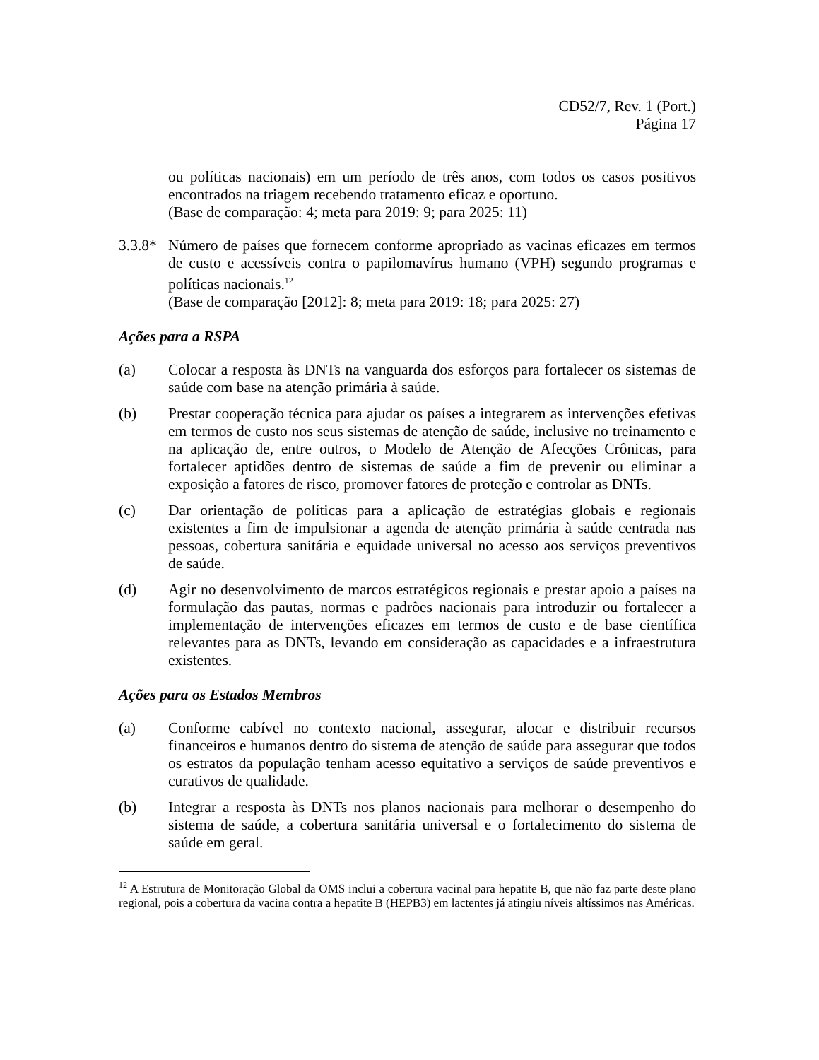CD52/7, Rev. 1 (Port.)
Página 17
ou políticas nacionais) em um período de três anos, com todos os casos positivos encontrados na triagem recebendo tratamento eficaz e oportuno.
(Base de comparação: 4; meta para 2019: 9; para 2025: 11)
3.3.8*
Número de países que fornecem conforme apropriado as vacinas eficazes em termos de custo e acessíveis contra o papilomavírus humano (VPH) segundo programas e políticas nacionais.<sup>12</sup>
(Base de comparação [2012]: 8; meta para 2019: 18; para 2025: 27)
Ações para a RSPA
(a) Colocar a resposta às DNTs na vanguarda dos esforços para fortalecer os sistemas de saúde com base na atenção primária à saúde.
(b) Prestar cooperação técnica para ajudar os países a integrarem as intervenções efetivas em termos de custo nos seus sistemas de atenção de saúde, inclusive no treinamento e na aplicação de, entre outros, o Modelo de Atenção de Afecções Crônicas, para fortalecer aptidões dentro de sistemas de saúde a fim de prevenir ou eliminar a exposição a fatores de risco, promover fatores de proteção e controlar as DNTs.
(c) Dar orientação de políticas para a aplicação de estratégias globais e regionais existentes a fim de impulsionar a agenda de atenção primária à saúde centrada nas pessoas, cobertura sanitária e equidade universal no acesso aos serviços preventivos de saúde.
(d) Agir no desenvolvimento de marcos estratégicos regionais e prestar apoio a países na formulação das pautas, normas e padrões nacionais para introduzir ou fortalecer a implementação de intervenções eficazes em termos de custo e de base científica relevantes para as DNTs, levando em consideração as capacidades e a infraestrutura existentes.
Ações para os Estados Membros
(a) Conforme cabível no contexto nacional, assegurar, alocar e distribuir recursos financeiros e humanos dentro do sistema de atenção de saúde para assegurar que todos os estratos da população tenham acesso equitativo a serviços de saúde preventivos e curativos de qualidade.
(b) Integrar a resposta às DNTs nos planos nacionais para melhorar o desempenho do sistema de saúde, a cobertura sanitária universal e o fortalecimento do sistema de saúde em geral.
<sup>12</sup> A Estrutura de Monitoração Global da OMS inclui a cobertura vacinal para hepatite B, que não faz parte deste plano regional, pois a cobertura da vacina contra a hepatite B (HEPB3) em lactentes já atingiu níveis altíssimos nas Américas.